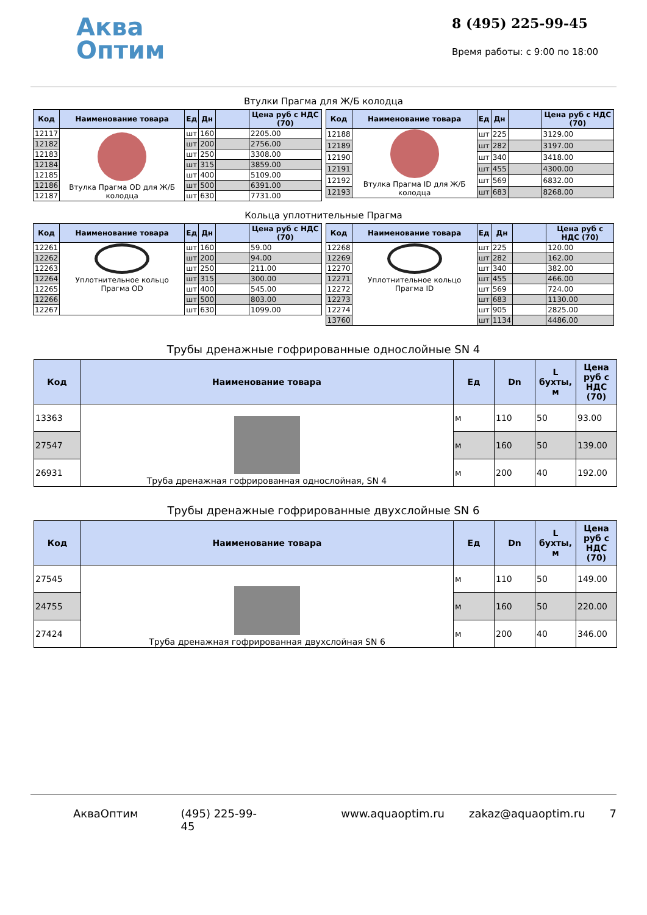Аква
Оптим
8 (495) 225-99-45
Время работы: с 9:00 по 18:00
Втулки Прагма для Ж/Б колодца
| Код | Наименование товара | Ед | Дн | | Цена руб с НДС (70) |
| --- | --- | --- | --- | --- | --- |
| 12117 | Втулка Прагма OD для Ж/Б колодца | шт | 160 | | 2205.00 |
| 12182 | | шт | 200 | | 2756.00 |
| 12183 | | шт | 250 | | 3308.00 |
| 12184 | | шт | 315 | | 3859.00 |
| 12185 | | шт | 400 | | 5109.00 |
| 12186 | | шт | 500 | | 6391.00 |
| 12187 | | шт | 630 | | 7731.00 |
| Код | Наименование товара | Ед | Дн | | Цена руб с НДС (70) |
| --- | --- | --- | --- | --- | --- |
| 12188 | Втулка Прагма ID для Ж/Б колодца | шт | 225 | | 3129.00 |
| 12189 | | шт | 282 | | 3197.00 |
| 12190 | | шт | 340 | | 3418.00 |
| 12191 | | шт | 455 | | 4300.00 |
| 12192 | | шт | 569 | | 6832.00 |
| 12193 | | шт | 683 | | 8268.00 |
Кольца уплотнительные Прагма
| Код | Наименование товара | Ед | Дн | | Цена руб с НДС (70) |
| --- | --- | --- | --- | --- | --- |
| 12261 | Уплотнительное кольцо Прагма OD | шт | 160 | | 59.00 |
| 12262 | | шт | 200 | | 94.00 |
| 12263 | | шт | 250 | | 211.00 |
| 12264 | | шт | 315 | | 300.00 |
| 12265 | | шт | 400 | | 545.00 |
| 12266 | | шт | 500 | | 803.00 |
| 12267 | | шт | 630 | | 1099.00 |
| Код | Наименование товара | Ед | Дн | | Цена руб с НДС (70) |
| --- | --- | --- | --- | --- | --- |
| 12268 | Уплотнительное кольцо Прагма ID | шт | 225 | | 120.00 |
| 12269 | | шт | 282 | | 162.00 |
| 12270 | | шт | 340 | | 382.00 |
| 12271 | | шт | 455 | | 466.00 |
| 12272 | | шт | 569 | | 724.00 |
| 12273 | | шт | 683 | | 1130.00 |
| 12274 | | шт | 905 | | 2825.00 |
| 13760 | | шт | 1134 | | 4486.00 |
Трубы дренажные гофрированные однослойные SN 4
| Код | Наименование товара | Ед | Dn | L бухты, м | Цена руб с НДС (70) |
| --- | --- | --- | --- | --- | --- |
| 13363 | Труба дренажная гофрированная однослойная, SN 4 | м | 110 | 50 | 93.00 |
| 27547 | | м | 160 | 50 | 139.00 |
| 26931 | | м | 200 | 40 | 192.00 |
Трубы дренажные гофрированные двухслойные SN 6
| Код | Наименование товара | Ед | Dn | L бухты, м | Цена руб с НДС (70) |
| --- | --- | --- | --- | --- | --- |
| 27545 | Труба дренажная гофрированная двухслойная SN 6 | м | 110 | 50 | 149.00 |
| 24755 | | м | 160 | 50 | 220.00 |
| 27424 | | м | 200 | 40 | 346.00 |
АкваОптим (495) 225-99-45 www.aquaoptim.ru zakaz@aquaoptim.ru 7